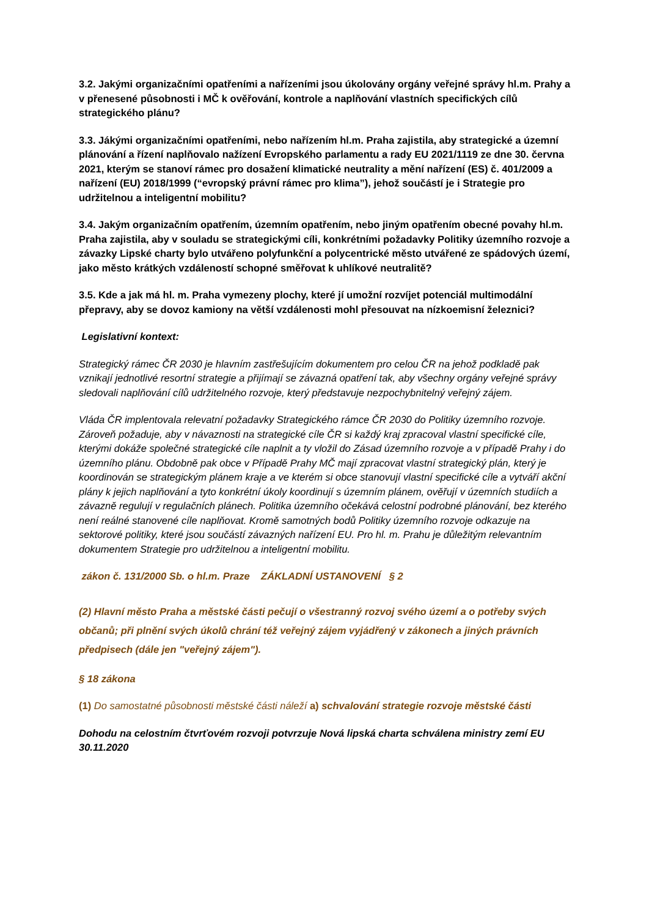3.2. Jakými organizačními opatřeními a nařízeními jsou úkolovány orgány veřejné správy hl.m. Prahy a v přenesené působnosti i MČ k ověřování, kontrole a naplňování vlastních specifických cílů strategického plánu?
3.3. Jákými organizačními opatřeními, nebo nařízením hl.m. Praha zajistila, aby strategické a územní plánování a řízení naplňovalo nažízení Evropského parlamentu a rady EU 2021/1119 ze dne 30. června 2021, kterým se stanoví rámec pro dosažení klimatické neutrality a mění nařízení (ES) č. 401/2009 a nařízení (EU) 2018/1999 (“evropský právní rámec pro klima”), jehož součástí je i Strategie pro udržitelnou a inteligentní mobilitu?
3.4. Jakým organizačním opatřením, územním opatřením, nebo jiným opatřením obecné povahy hl.m. Praha zajistila, aby v souladu se strategickými cíli, konkrétními požadavky Politiky územního rozvoje a závazky Lipské charty bylo utvářeno polyfunkční a polycentrické město utvářené ze spádových území, jako město krátkých vzdáleností schopné směřovat k uhlíkové neutralitě?
3.5. Kde a jak má hl. m. Praha vymezeny plochy, které jí umožní rozvíjet potenciál multimodální přepravy, aby se dovoz kamiony na větší vzdálenosti mohl přesouvat na nízkoemisní železnici?
Legislativní kontext:
Strategický rámec ČR 2030 je hlavním zastřešujícím dokumentem pro celou ČR na jehož podkladě pak vznikají jednotlivé resortní strategie a přijímají se závazná opatření tak, aby všechny orgány veřejné správy sledovali naplňování cílů udržitelného rozvoje, který představuje nezpochybnitelný veřejný zájem.
Vláda ČR implentovala relevatní požadavky Strategického rámce ČR 2030 do Politiky územního rozvoje. Zároveň požaduje, aby v návaznosti na strategické cíle ČR si každý kraj zpracoval vlastní specifické cíle, kterými dokáže společné strategické cíle naplnit a ty vložil do Zásad územního rozvoje a v případě Prahy i do územního plánu. Obdobně pak obce v Případě Prahy MČ mají zpracovat vlastní strategický plán, který je koordinován se strategickým plánem kraje a ve kterém si obce stanovují vlastní specifické cíle a vytváří akční plány k jejich naplňování a tyto konkrétní úkoly koordinují s územním plánem, ověřují v územních studiích a závazně regulují v regulačních plánech. Politika územního očekává celostní podrobné plánování, bez kterého není reálné stanovené cíle naplňovat. Kromě samotných bodů Politiky územního rozvoje odkazuje na sektorové politiky, které jsou součástí závazných nařízení EU. Pro hl. m. Prahu je důležitým relevantním dokumentem Strategie pro udržitelnou a inteligentní mobilitu.
zákon č. 131/2000 Sb. o hl.m. Praze ZÁKLADNÍ USTANOVENÍ § 2
(2) Hlavní město Praha a městské části pečují o všestranný rozvoj svého území a o potřeby svých občanů; při plnění svých úkolů chrání též veřejný zájem vyjádřený v zákonech a jiných právních předpisech (dále jen "veřejný zájem").
§ 18 zákona
(1) Do samostatné působnosti městské části náleží a) schvalování strategie rozvoje městské části
Dohodu na celostním čtvrťovém rozvoji potvrzuje Nová lipská charta schválena ministry zemí EU 30.11.2020